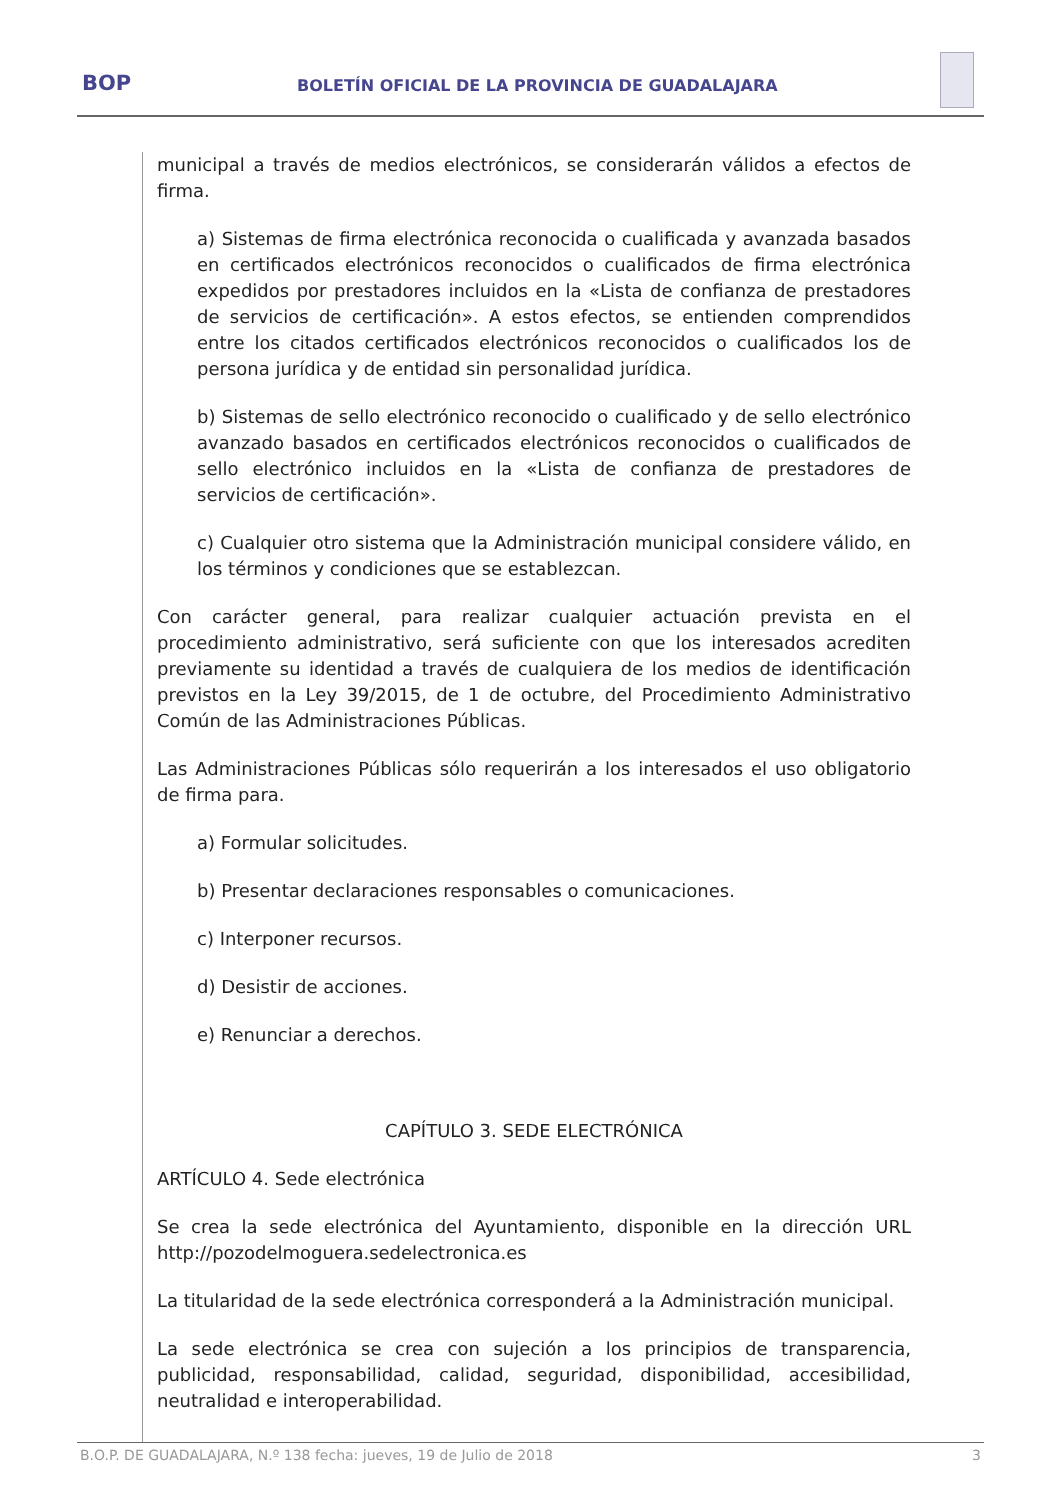BOP
BOLETÍN OFICIAL DE LA PROVINCIA DE GUADALAJARA
municipal a través de medios electrónicos, se considerarán válidos a efectos de firma.
a) Sistemas de firma electrónica reconocida o cualificada y avanzada basados en certificados electrónicos reconocidos o cualificados de firma electrónica expedidos por prestadores incluidos en la «Lista de confianza de prestadores de servicios de certificación». A estos efectos, se entienden comprendidos entre los citados certificados electrónicos reconocidos o cualificados los de persona jurídica y de entidad sin personalidad jurídica.
b) Sistemas de sello electrónico reconocido o cualificado y de sello electrónico avanzado basados en certificados electrónicos reconocidos o cualificados de sello electrónico incluidos en la «Lista de confianza de prestadores de servicios de certificación».
c) Cualquier otro sistema que la Administración municipal considere válido, en los términos y condiciones que se establezcan.
Con carácter general, para realizar cualquier actuación prevista en el procedimiento administrativo, será suficiente con que los interesados acrediten previamente su identidad a través de cualquiera de los medios de identificación previstos en la Ley 39/2015, de 1 de octubre, del Procedimiento Administrativo Común de las Administraciones Públicas.
Las Administraciones Públicas sólo requerirán a los interesados el uso obligatorio de firma para.
a) Formular solicitudes.
b) Presentar declaraciones responsables o comunicaciones.
c) Interponer recursos.
d) Desistir de acciones.
e) Renunciar a derechos.
CAPÍTULO 3. SEDE ELECTRÓNICA
ARTÍCULO 4. Sede electrónica
Se crea la sede electrónica del Ayuntamiento, disponible en la dirección URL http://pozodelmoguera.sedelectronica.es
La titularidad de la sede electrónica corresponderá a la Administración municipal.
La sede electrónica se crea con sujeción a los principios de transparencia, publicidad, responsabilidad, calidad, seguridad, disponibilidad, accesibilidad, neutralidad e interoperabilidad.
B.O.P. DE GUADALAJARA, N.º 138 fecha: jueves, 19 de Julio de 2018 3